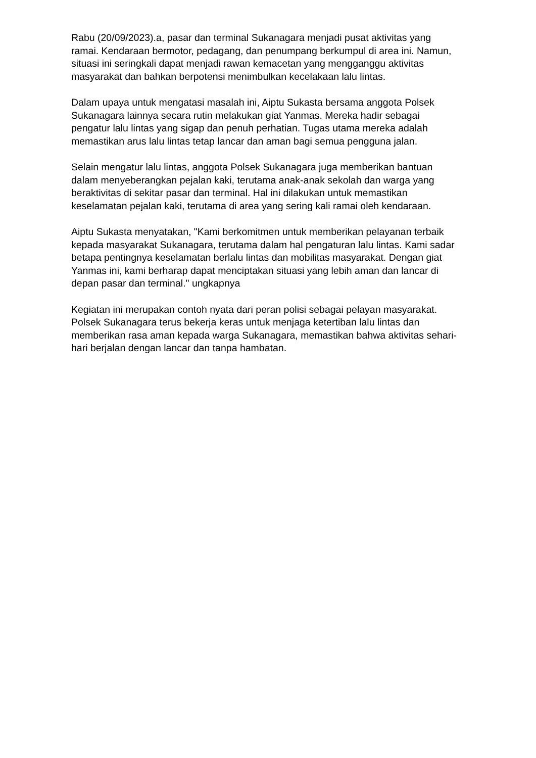Rabu (20/09/2023).a, pasar dan terminal Sukanagara menjadi pusat aktivitas yang ramai. Kendaraan bermotor, pedagang, dan penumpang berkumpul di area ini. Namun, situasi ini seringkali dapat menjadi rawan kemacetan yang mengganggu aktivitas masyarakat dan bahkan berpotensi menimbulkan kecelakaan lalu lintas.
Dalam upaya untuk mengatasi masalah ini, Aiptu Sukasta bersama anggota Polsek Sukanagara lainnya secara rutin melakukan giat Yanmas. Mereka hadir sebagai pengatur lalu lintas yang sigap dan penuh perhatian. Tugas utama mereka adalah memastikan arus lalu lintas tetap lancar dan aman bagi semua pengguna jalan.
Selain mengatur lalu lintas, anggota Polsek Sukanagara juga memberikan bantuan dalam menyeberangkan pejalan kaki, terutama anak-anak sekolah dan warga yang beraktivitas di sekitar pasar dan terminal. Hal ini dilakukan untuk memastikan keselamatan pejalan kaki, terutama di area yang sering kali ramai oleh kendaraan.
Aiptu Sukasta menyatakan, "Kami berkomitmen untuk memberikan pelayanan terbaik kepada masyarakat Sukanagara, terutama dalam hal pengaturan lalu lintas. Kami sadar betapa pentingnya keselamatan berlalu lintas dan mobilitas masyarakat. Dengan giat Yanmas ini, kami berharap dapat menciptakan situasi yang lebih aman dan lancar di depan pasar dan terminal." ungkapnya
Kegiatan ini merupakan contoh nyata dari peran polisi sebagai pelayan masyarakat. Polsek Sukanagara terus bekerja keras untuk menjaga ketertiban lalu lintas dan memberikan rasa aman kepada warga Sukanagara, memastikan bahwa aktivitas sehari-hari berjalan dengan lancar dan tanpa hambatan.